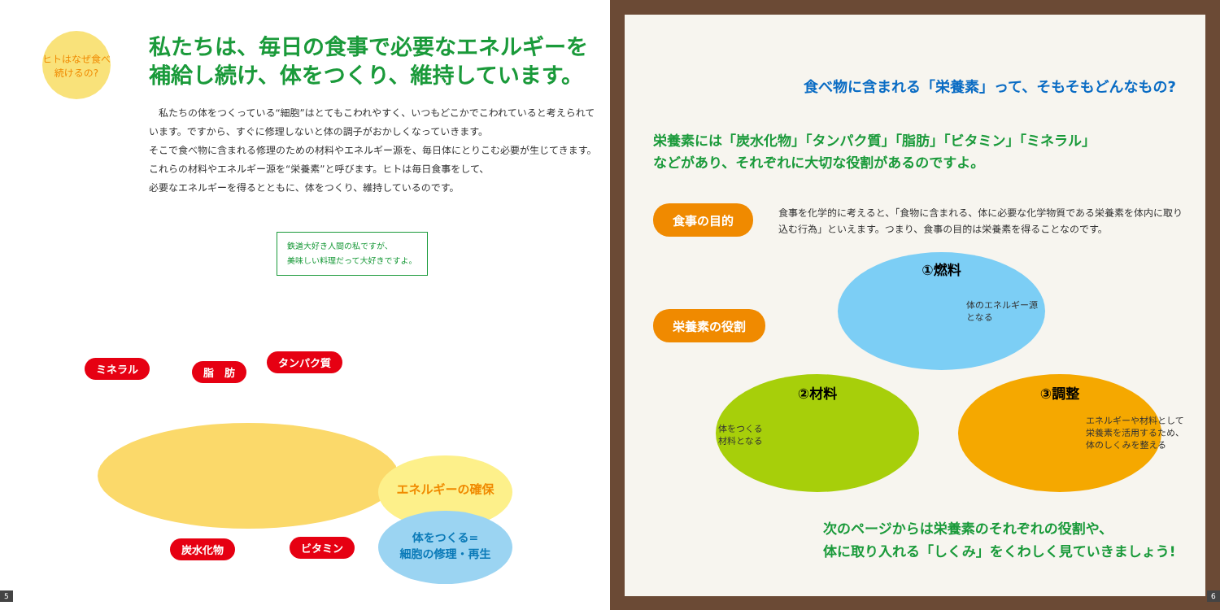ヒトはなぜ食べ
続けるの?
私たちは、毎日の食事で必要なエネルギーを
補給し続け、体をつくり、維持しています。
　私たちの体をつくっている“細胞”はとてもこわれやすく、いつもどこかでこわれていると考えられています。ですから、すぐに修理しないと体の調子がおかしくなっていきます。
そこで食べ物に含まれる修理のための材料やエネルギー源を、毎日体にとりこむ必要が生じてきます。
これらの材料やエネルギー源を“栄養素”と呼びます。ヒトは毎日食事をして、
必要なエネルギーを得るとともに、体をつくり、維持しているのです。
鉄道大好き人間の私ですが、
美味しい料理だって大好きですよ。
ミネラル 脂　肪
タンパク質
炭水化物 ビタミン
エネルギーの確保
体をつくる=
細胞の修理・再生
5
食べ物に含まれる「栄養素」って、そもそもどんなもの?
栄養素には「炭水化物」「タンパク質」「脂肪」「ビタミン」「ミネラル」
などがあり、それぞれに大切な役割があるのですよ。
食事の目的
食事を化学的に考えると、「食物に含まれる、体に必要な化学物質である栄養素を体内に取り込む行為」といえます。つまり、食事の目的は栄養素を得ることなのです。
栄養素の役割
①燃料
体のエネルギー源
となる
②材料
体をつくる
材料となる
③調整
エネルギーや材料として
栄養素を活用するため、
体のしくみを整える
次のページからは栄養素のそれぞれの役割や、
体に取り入れる「しくみ」をくわしく見ていきましょう!
6